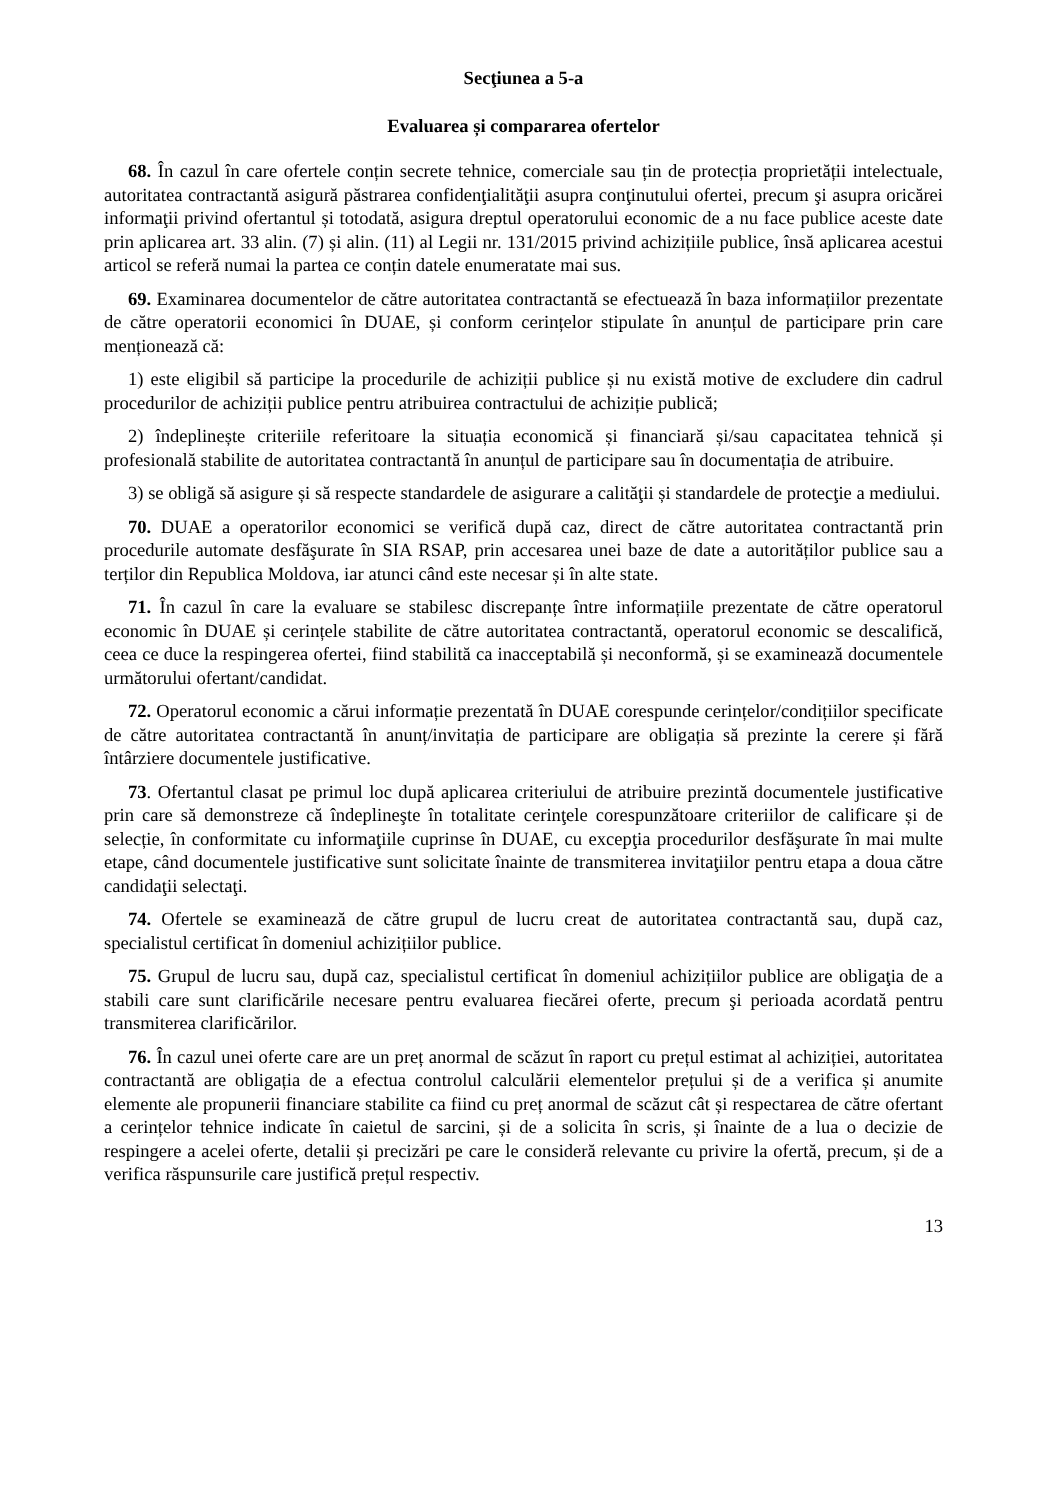Secţiunea a 5-a
Evaluarea și compararea ofertelor
68. În cazul în care ofertele conțin secrete tehnice, comerciale sau țin de protecția proprietății intelectuale, autoritatea contractantă asigură păstrarea confidenţialităţii asupra conţinutului ofertei, precum şi asupra oricărei informaţii privind ofertantul și totodată, asigura dreptul operatorului economic de a nu face publice aceste date prin aplicarea art. 33 alin. (7) și alin. (11) al Legii nr. 131/2015 privind achizițiile publice, însă aplicarea acestui articol se referă numai la partea ce conțin datele enumeratate mai sus.
69. Examinarea documentelor de către autoritatea contractantă se efectuează în baza informațiilor prezentate de către operatorii economici în DUAE, și conform cerințelor stipulate în anunțul de participare prin care menționează că:
1) este eligibil să participe la procedurile de achiziții publice și nu există motive de excludere din cadrul procedurilor de achiziții publice pentru atribuirea contractului de achiziție publică;
2) îndeplinește criteriile referitoare la situația economică și financiară și/sau capacitatea tehnică și profesională stabilite de autoritatea contractantă în anunțul de participare sau în documentația de atribuire.
3) se obligă să asigure și să respecte standardele de asigurare a calităţii și standardele de protecţie a mediului.
70. DUAE a operatorilor economici se verifică după caz, direct de către autoritatea contractantă prin procedurile automate desfăşurate în SIA RSAP, prin accesarea unei baze de date a autorităților publice sau a terților din Republica Moldova, iar atunci când este necesar și în alte state.
71. În cazul în care la evaluare se stabilesc discrepanțe între informațiile prezentate de către operatorul economic în DUAE și cerințele stabilite de către autoritatea contractantă, operatorul economic se descalifică, ceea ce duce la respingerea ofertei, fiind stabilită ca inacceptabilă și neconformă, și se examinează documentele următorului ofertant/candidat.
72. Operatorul economic a cărui informație prezentată în DUAE corespunde cerințelor/condițiilor specificate de către autoritatea contractantă în anunț/invitația de participare are obligația să prezinte la cerere și fără întârziere documentele justificative.
73. Ofertantul clasat pe primul loc după aplicarea criteriului de atribuire prezintă documentele justificative prin care să demonstreze că îndeplineşte în totalitate cerinţele corespunzătoare criteriilor de calificare și de selecție, în conformitate cu informaţiile cuprinse în DUAE, cu excepţia procedurilor desfăşurate în mai multe etape, când documentele justificative sunt solicitate înainte de transmiterea invitaţiilor pentru etapa a doua către candidaţii selectaţi.
74. Ofertele se examinează de către grupul de lucru creat de autoritatea contractantă sau, după caz, specialistul certificat în domeniul achizițiilor publice.
75. Grupul de lucru sau, după caz, specialistul certificat în domeniul achizițiilor publice are obligaţia de a stabili care sunt clarificările necesare pentru evaluarea fiecărei oferte, precum şi perioada acordată pentru transmiterea clarificărilor.
76. În cazul unei oferte care are un preț anormal de scăzut în raport cu prețul estimat al achiziției, autoritatea contractantă are obligația de a efectua controlul calculării elementelor prețului și de a verifica și anumite elemente ale propunerii financiare stabilite ca fiind cu preț anormal de scăzut cât și respectarea de către ofertant a cerințelor tehnice indicate în caietul de sarcini, și de a solicita în scris, și înainte de a lua o decizie de respingere a acelei oferte, detalii și precizări pe care le consideră relevante cu privire la ofertă, precum, și de a verifica răspunsurile care justifică prețul respectiv.
13